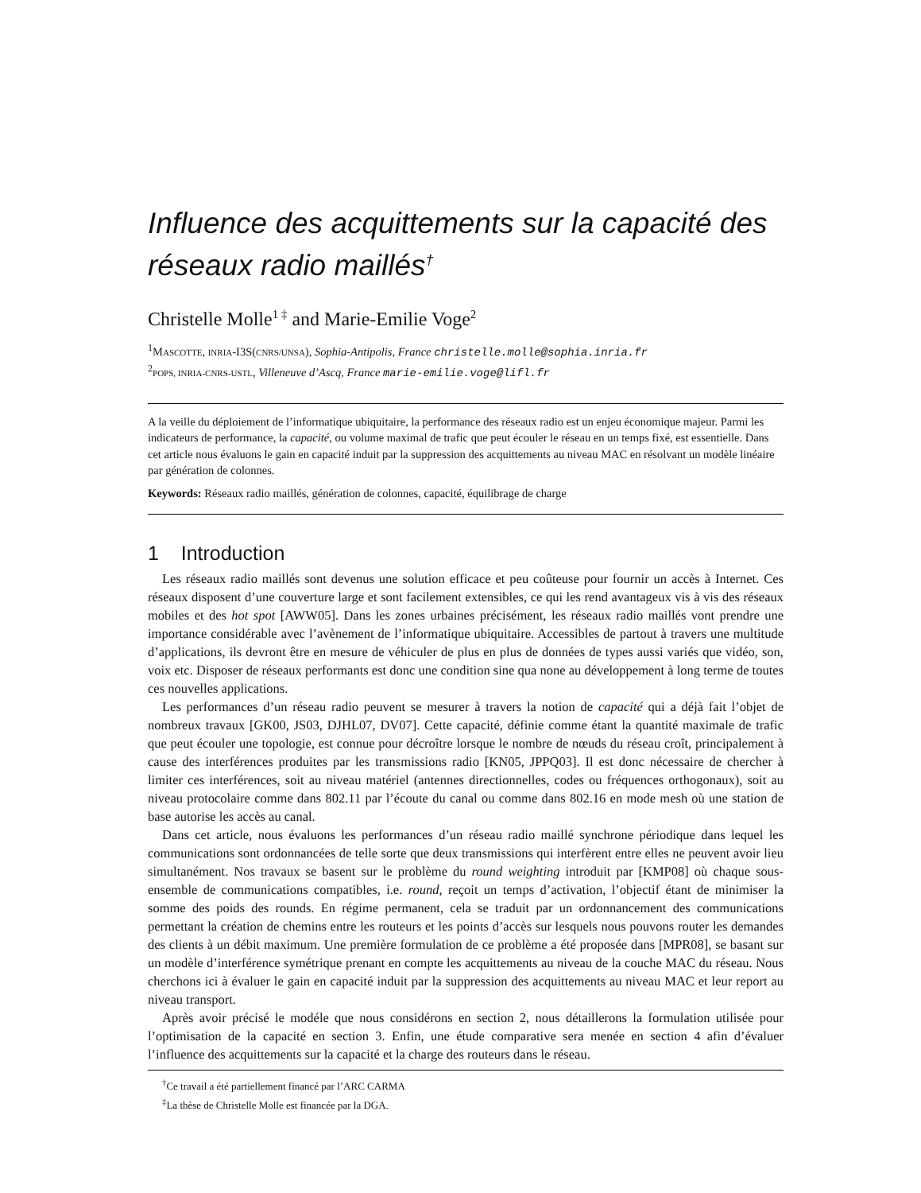Influence des acquittements sur la capacité des réseaux radio maillés<sup>†</sup>
Christelle Molle<sup>1 ‡</sup> and Marie-Emilie Voge<sup>2</sup>
<sup>1</sup> MASCOTTE, INRIA-I3S(CNRS/UNSA), Sophia-Antipolis, France christelle.molle@sophia.inria.fr
<sup>2</sup> POPS, INRIA-CNRS-USTL, Villeneuve d’Ascq, France marie-emilie.voge@lifl.fr
A la veille du déploiement de l’informatique ubiquitaire, la performance des réseaux radio est un enjeu économique majeur. Parmi les indicateurs de performance, la capacité, ou volume maximal de trafic que peut écouler le réseau en un temps fixé, est essentielle. Dans cet article nous évaluons le gain en capacité induit par la suppression des acquittements au niveau MAC en résolvant un modèle linéaire par génération de colonnes.
Keywords: Réseaux radio maillés, génération de colonnes, capacité, équilibrage de charge
1 Introduction
Les réseaux radio maillés sont devenus une solution efficace et peu coûteuse pour fournir un accès à Internet. Ces réseaux disposent d’une couverture large et sont facilement extensibles, ce qui les rend avantageux vis à vis des réseaux mobiles et des hot spot [AWW05]. Dans les zones urbaines précisément, les réseaux radio maillés vont prendre une importance considérable avec l’avènement de l’informatique ubiquitaire. Accessibles de partout à travers une multitude d’applications, ils devront être en mesure de véhiculer de plus en plus de données de types aussi variés que vidéo, son, voix etc. Disposer de réseaux performants est donc une condition sine qua none au développement à long terme de toutes ces nouvelles applications.
Les performances d’un réseau radio peuvent se mesurer à travers la notion de capacité qui a déjà fait l’objet de nombreux travaux [GK00, JS03, DJHL07, DV07]. Cette capacité, définie comme étant la quantité maximale de trafic que peut écouler une topologie, est connue pour décroître lorsque le nombre de nœuds du réseau croît, principalement à cause des interférences produites par les transmissions radio [KN05, JPPQ03]. Il est donc nécessaire de chercher à limiter ces interférences, soit au niveau matériel (antennes directionnelles, codes ou fréquences orthogonaux), soit au niveau protocolaire comme dans 802.11 par l’écoute du canal ou comme dans 802.16 en mode mesh où une station de base autorise les accès au canal.
Dans cet article, nous évaluons les performances d’un réseau radio maillé synchrone périodique dans lequel les communications sont ordonnancées de telle sorte que deux transmissions qui interfèrent entre elles ne peuvent avoir lieu simultanément. Nos travaux se basent sur le problème du round weighting introduit par [KMP08] où chaque sous-ensemble de communications compatibles, i.e. round, reçoit un temps d’activation, l’objectif étant de minimiser la somme des poids des rounds. En régime permanent, cela se traduit par un ordonnancement des communications permettant la création de chemins entre les routeurs et les points d’accès sur lesquels nous pouvons router les demandes des clients à un débit maximum. Une première formulation de ce problème a été proposée dans [MPR08], se basant sur un modèle d’interférence symétrique prenant en compte les acquittements au niveau de la couche MAC du réseau. Nous cherchons ici à évaluer le gain en capacité induit par la suppression des acquittements au niveau MAC et leur report au niveau transport.
Après avoir précisé le modéle que nous considérons en section 2, nous détaillerons la formulation utilisée pour l’optimisation de la capacité en section 3. Enfin, une étude comparative sera menée en section 4 afin d’évaluer l’influence des acquittements sur la capacité et la charge des routeurs dans le réseau.
<sup>†</sup> Ce travail a été partiellement financé par l’ARC CARMA
<sup>‡</sup> La thèse de Christelle Molle est financée par la DGA.